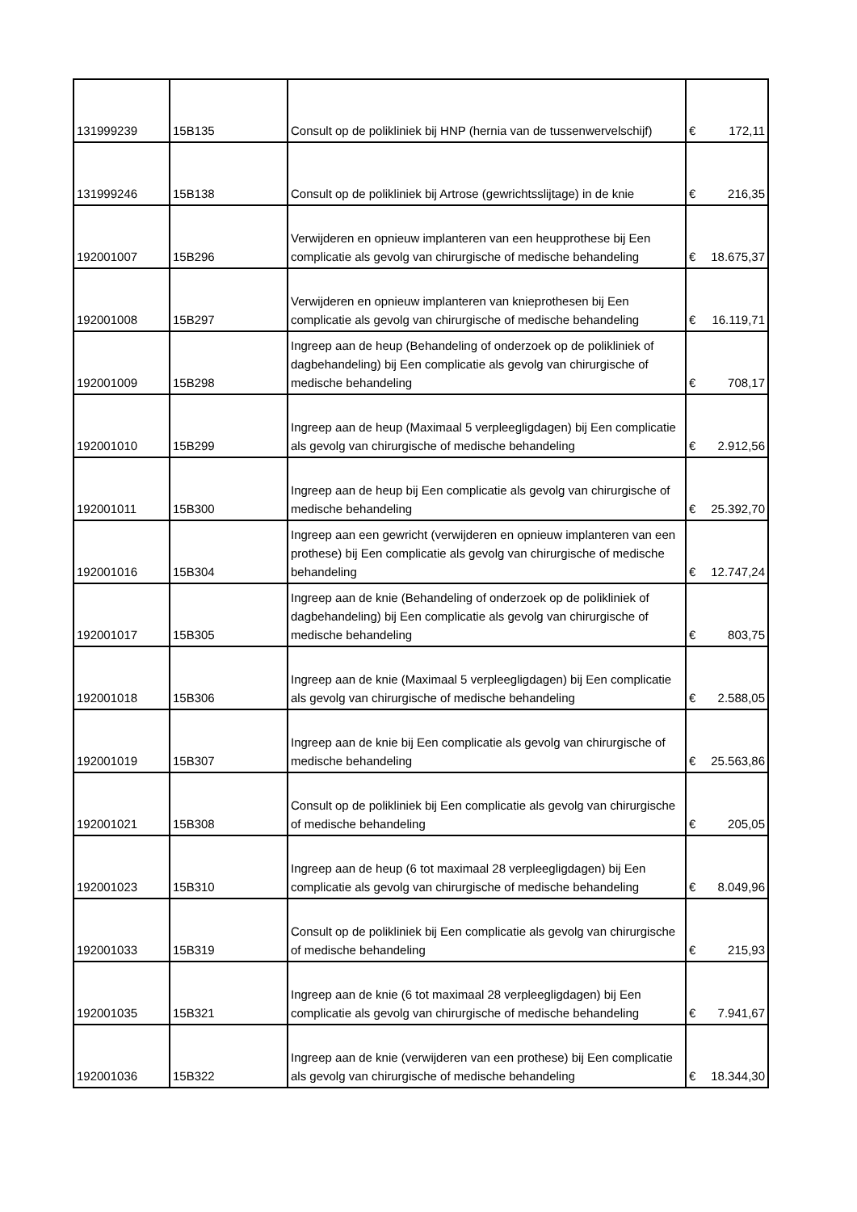| 131999239 | 15B135 | Consult op de polikliniek bij HNP (hernia van de tussenwervelschijf) | € | 172,11 |
| 131999246 | 15B138 | Consult op de polikliniek bij Artrose (gewrichtsslijtage) in de knie | € | 216,35 |
| 192001007 | 15B296 | Verwijderen en opnieuw implanteren van een heupprothese bij Een complicatie als gevolg van chirurgische of medische behandeling | € | 18.675,37 |
| 192001008 | 15B297 | Verwijderen en opnieuw implanteren van knieprothesen bij Een complicatie als gevolg van chirurgische of medische behandeling | € | 16.119,71 |
| 192001009 | 15B298 | Ingreep aan de heup (Behandeling of onderzoek op de polikliniek of dagbehandeling) bij Een complicatie als gevolg van chirurgische of medische behandeling | € | 708,17 |
| 192001010 | 15B299 | Ingreep aan de heup (Maximaal 5 verpleegligdagen) bij Een complicatie als gevolg van chirurgische of medische behandeling | € | 2.912,56 |
| 192001011 | 15B300 | Ingreep aan de heup bij Een complicatie als gevolg van chirurgische of medische behandeling | € | 25.392,70 |
| 192001016 | 15B304 | Ingreep aan een gewricht (verwijderen en opnieuw implanteren van een prothese) bij Een complicatie als gevolg van chirurgische of medische behandeling | € | 12.747,24 |
| 192001017 | 15B305 | Ingreep aan de knie (Behandeling of onderzoek op de polikliniek of dagbehandeling) bij Een complicatie als gevolg van chirurgische of medische behandeling | € | 803,75 |
| 192001018 | 15B306 | Ingreep aan de knie (Maximaal 5 verpleegligdagen) bij Een complicatie als gevolg van chirurgische of medische behandeling | € | 2.588,05 |
| 192001019 | 15B307 | Ingreep aan de knie bij Een complicatie als gevolg van chirurgische of medische behandeling | € | 25.563,86 |
| 192001021 | 15B308 | Consult op de polikliniek bij Een complicatie als gevolg van chirurgische of medische behandeling | € | 205,05 |
| 192001023 | 15B310 | Ingreep aan de heup (6 tot maximaal 28 verpleegligdagen) bij Een complicatie als gevolg van chirurgische of medische behandeling | € | 8.049,96 |
| 192001033 | 15B319 | Consult op de polikliniek bij Een complicatie als gevolg van chirurgische of medische behandeling | € | 215,93 |
| 192001035 | 15B321 | Ingreep aan de knie (6 tot maximaal 28 verpleegligdagen) bij Een complicatie als gevolg van chirurgische of medische behandeling | € | 7.941,67 |
| 192001036 | 15B322 | Ingreep aan de knie (verwijderen van een prothese) bij Een complicatie als gevolg van chirurgische of medische behandeling | € | 18.344,30 |